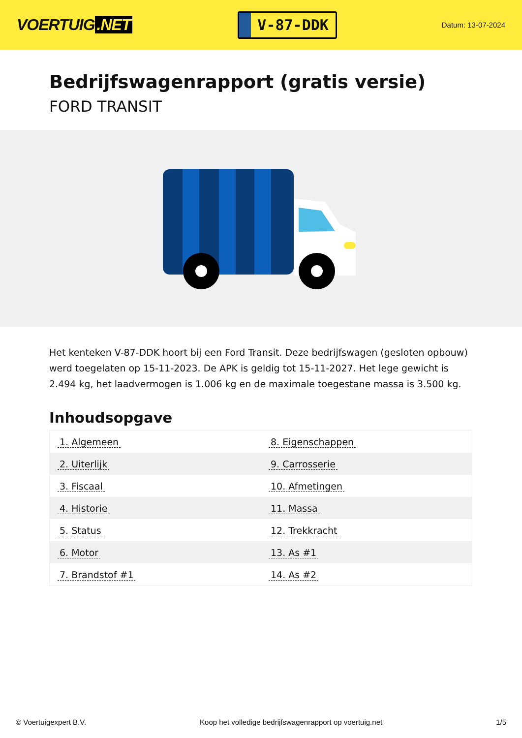VOERTUIG.NET
V-87-DDK
Datum: 13-07-2024
Bedrijfswagenrapport (gratis versie)
FORD TRANSIT
Het kenteken V-87-DDK hoort bij een Ford Transit. Deze bedrijfswagen (gesloten opbouw) werd toegelaten op 15-11-2023. De APK is geldig tot 15-11-2027. Het lege gewicht is 2.494 kg, het laadvermogen is 1.006 kg en de maximale toegestane massa is 3.500 kg.
Inhoudsopgave
| 1. Algemeen | 8. Eigenschappen |
| 2. Uiterlijk | 9. Carrosserie |
| 3. Fiscaal | 10. Afmetingen |
| 4. Historie | 11. Massa |
| 5. Status | 12. Trekkracht |
| 6. Motor | 13. As #1 |
| 7. Brandstof #1 | 14. As #2 |
© Voertuigexpert B.V. Koop het volledige bedrijfswagenrapport op voertuig.net 1/5